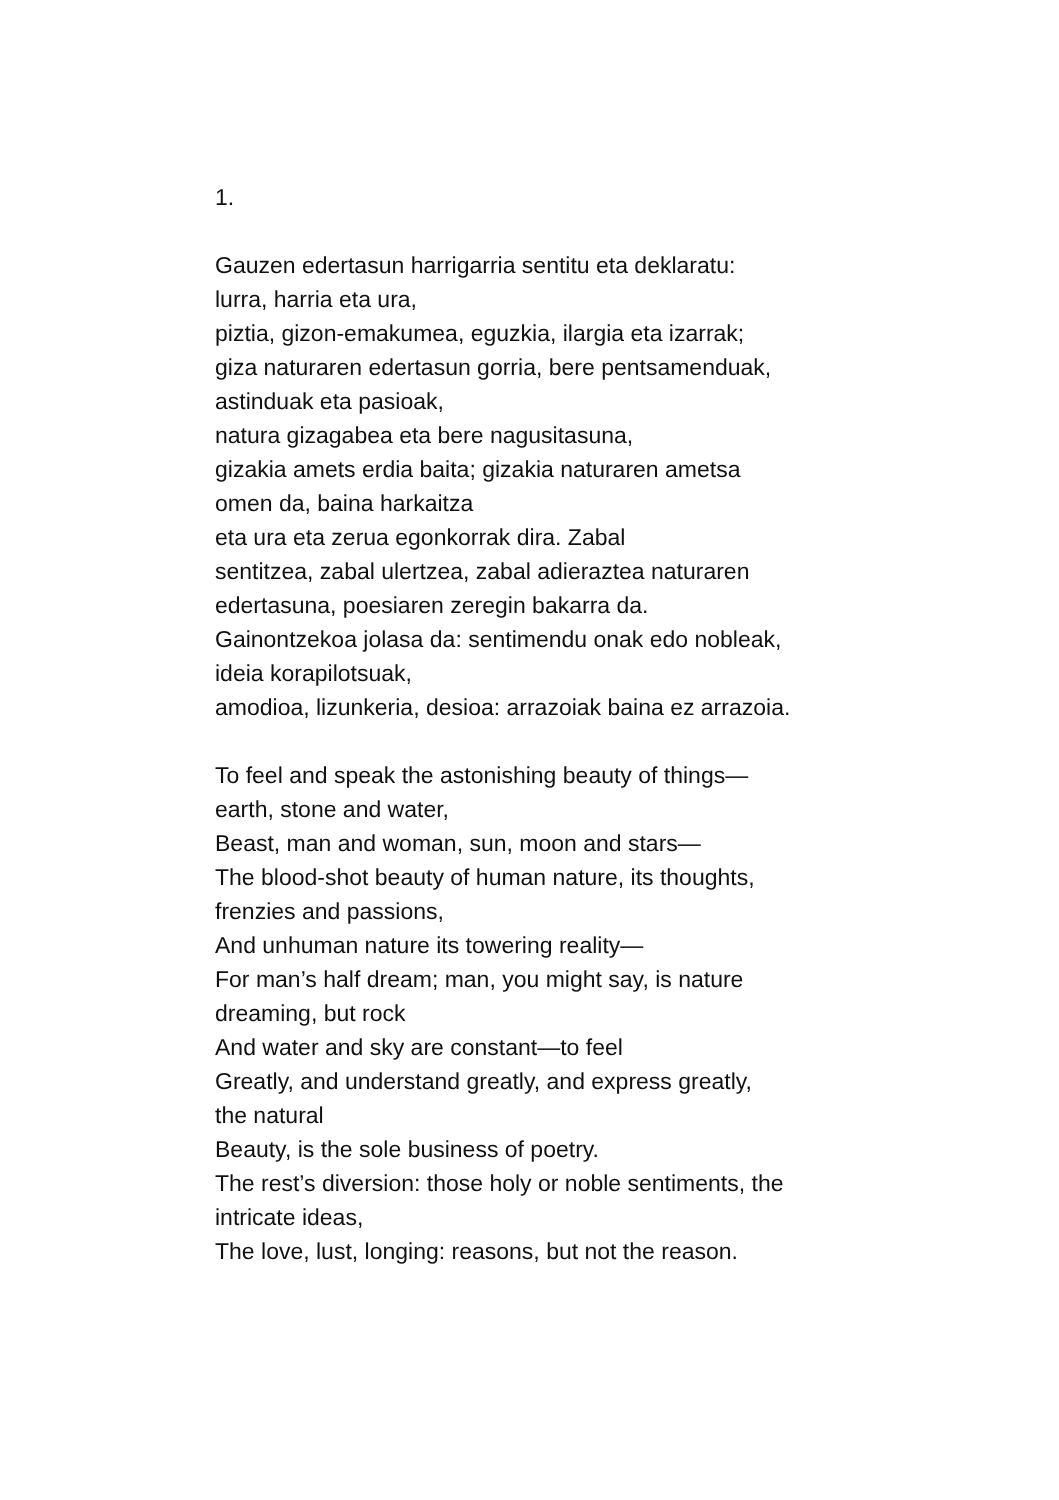1.
Gauzen edertasun harrigarria sentitu eta deklaratu:
lurra, harria eta ura,
piztia, gizon-emakumea, eguzkia, ilargia eta izarrak;
giza naturaren edertasun gorria, bere pentsamenduak,
astinduak eta pasioak,
natura gizagabea eta bere nagusitasuna,
gizakia amets erdia baita; gizakia naturaren ametsa
omen da, baina harkaitza
eta ura eta zerua egonkorrak dira. Zabal
sentitzea, zabal ulertzea, zabal adieraztea naturaren
edertasuna, poesiaren zeregin bakarra da.
Gainontzekoa jolasa da: sentimendu onak edo nobleak,
ideia korapilotsuak,
amodioa, lizunkeria, desioa: arrazoiak baina ez arrazoia.
To feel and speak the astonishing beauty of things—
earth, stone and water,
Beast, man and woman, sun, moon and stars—
The blood-shot beauty of human nature, its thoughts,
frenzies and passions,
And unhuman nature its towering reality—
For man’s half dream; man, you might say, is nature
dreaming, but rock
And water and sky are constant—to feel
Greatly, and understand greatly, and express greatly,
the natural
Beauty, is the sole business of poetry.
The rest’s diversion: those holy or noble sentiments, the
intricate ideas,
The love, lust, longing: reasons, but not the reason.